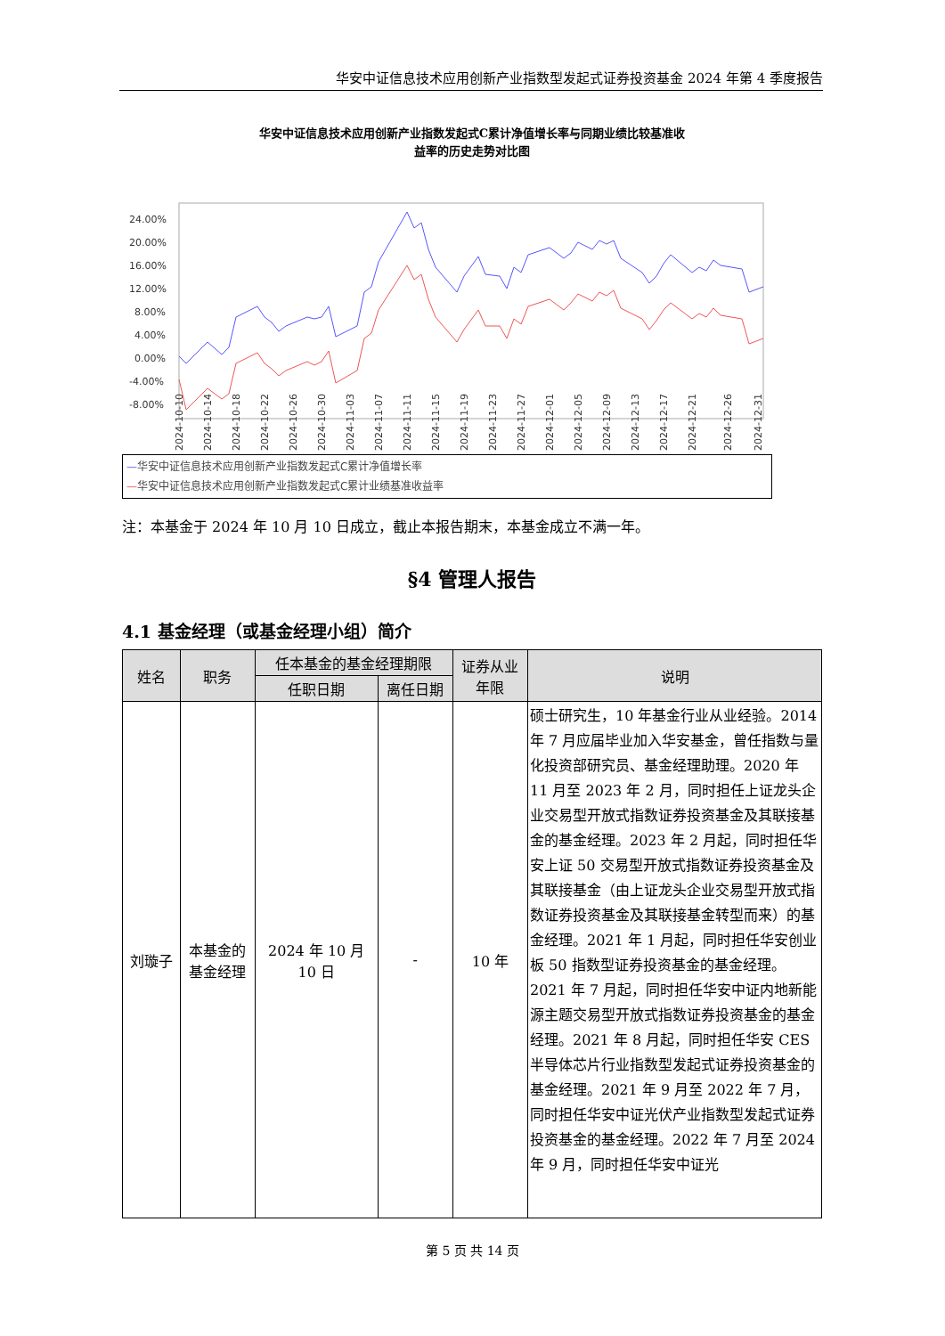华安中证信息技术应用创新产业指数型发起式证券投资基金 2024 年第 4 季度报告
华安中证信息技术应用创新产业指数发起式C累计净值增长率与同期业绩比较基准收
益率的历史走势对比图
24.00%
20.00%
16.00%
12.00%
8.00%
4.00%
0.00%
-4.00%
-8.00%
2024-10-10
2024-10-14
2024-10-18
2024-10-22
2024-10-26
2024-10-30
2024-11-03
2024-11-07
2024-11-11
2024-11-15
2024-11-19
2024-11-23
2024-11-27
2024-12-01
2024-12-05
2024-12-09
2024-12-13
2024-12-17
2024-12-21
2024-12-26
2024-12-31
—华安中证信息技术应用创新产业指数发起式C累计净值增长率
—华安中证信息技术应用创新产业指数发起式C累计业绩基准收益率
注：本基金于 2024 年 10 月 10 日成立，截止本报告期末，本基金成立不满一年。
§4 管理人报告
4.1 基金经理（或基金经理小组）简介
| 姓名 | 职务 | 任本基金的基金经理期限 | | 证券从业 年限 | 说明 |
| --- | --- | --- | --- | --- | --- |
| | | 任职日期 | 离任日期 | | |
| 刘璇子 | 本基金的 基金经理 | 2024 年 10 月 10 日 | - | 10 年 | 硕士研究生，10 年基金行业从业经验。2014 年 7 月应届毕业加入华安基金，曾任指数与量化投资部研究员、基金经理助理。2020 年 11 月至 2023 年 2 月，同时担任上证龙头企业交易型开放式指数证券投资基金及其联接基金的基金经理。2023 年 2 月起，同时担任华安上证 50 交易型开放式指数证券投资基金及其联接基金（由上证龙头企业交易型开放式指数证券投资基金及其联接基金转型而来）的基金经理。2021 年 1 月起，同时担任华安创业板 50 指数型证券投资基金的基金经理。2021 年 7 月起，同时担任华安中证内地新能源主题交易型开放式指数证券投资基金的基金经理。2021 年 8 月起，同时担任华安 CES 半导体芯片行业指数型发起式证券投资基金的基金经理。2021 年 9 月至 2022 年 7 月，同时担任华安中证光伏产业指数型发起式证券投资基金的基金经理。2022 年 7 月至 2024 年 9 月，同时担任华安中证光 |
第 5 页 共 14 页